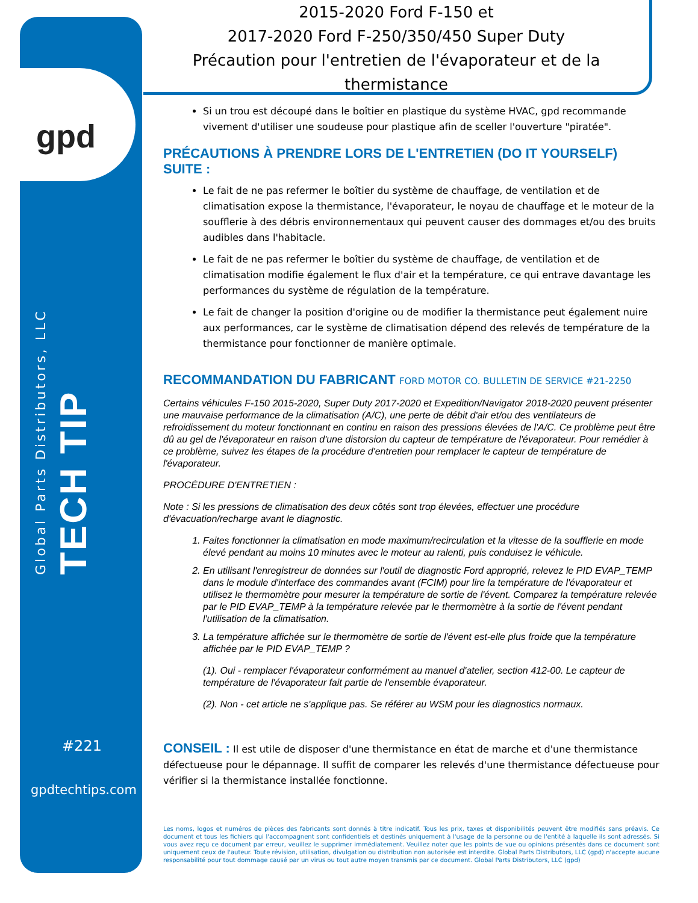gpd
Global Parts Distributors, LLC
TECH TIP
#221
gpdtechtips.com
2015-2020 Ford F-150 et
2017-2020 Ford F-250/350/450 Super Duty
Précaution pour l'entretien de l'évaporateur et de la thermistance
Si un trou est découpé dans le boîtier en plastique du système HVAC, gpd recommande vivement d'utiliser une soudeuse pour plastique afin de sceller l'ouverture "piratée".
PRÉCAUTIONS À PRENDRE LORS DE L'ENTRETIEN (DO IT YOURSELF) SUITE :
Le fait de ne pas refermer le boîtier du système de chauffage, de ventilation et de climatisation expose la thermistance, l'évaporateur, le noyau de chauffage et le moteur de la soufflerie à des débris environnementaux qui peuvent causer des dommages et/ou des bruits audibles dans l'habitacle.
Le fait de ne pas refermer le boîtier du système de chauffage, de ventilation et de climatisation modifie également le flux d'air et la température, ce qui entrave davantage les performances du système de régulation de la température.
Le fait de changer la position d'origine ou de modifier la thermistance peut également nuire aux performances, car le système de climatisation dépend des relevés de température de la thermistance pour fonctionner de manière optimale.
RECOMMANDATION DU FABRICANT FORD MOTOR CO. BULLETIN DE SERVICE #21-2250
Certains véhicules F-150 2015-2020, Super Duty 2017-2020 et Expedition/Navigator 2018-2020 peuvent présenter une mauvaise performance de la climatisation (A/C), une perte de débit d'air et/ou des ventilateurs de refroidissement du moteur fonctionnant en continu en raison des pressions élevées de l'A/C. Ce problème peut être dû au gel de l'évaporateur en raison d'une distorsion du capteur de température de l'évaporateur. Pour remédier à ce problème, suivez les étapes de la procédure d'entretien pour remplacer le capteur de température de l'évaporateur.
PROCÉDURE D'ENTRETIEN :
Note : Si les pressions de climatisation des deux côtés sont trop élevées, effectuer une procédure d'évacuation/recharge avant le diagnostic.
1. Faites fonctionner la climatisation en mode maximum/recirculation et la vitesse de la soufflerie en mode élevé pendant au moins 10 minutes avec le moteur au ralenti, puis conduisez le véhicule.
2. En utilisant l'enregistreur de données sur l'outil de diagnostic Ford approprié, relevez le PID EVAP_TEMP dans le module d'interface des commandes avant (FCIM) pour lire la température de l'évaporateur et utilisez le thermomètre pour mesurer la température de sortie de l'évent. Comparez la température relevée par le PID EVAP_TEMP à la température relevée par le thermomètre à la sortie de l'évent pendant l'utilisation de la climatisation.
3. La température affichée sur le thermomètre de sortie de l'évent est-elle plus froide que la température affichée par le PID EVAP_TEMP ?
(1). Oui - remplacer l'évaporateur conformément au manuel d'atelier, section 412-00. Le capteur de température de l'évaporateur fait partie de l'ensemble évaporateur.
(2). Non - cet article ne s'applique pas. Se référer au WSM pour les diagnostics normaux.
CONSEIL : Il est utile de disposer d'une thermistance en état de marche et d'une thermistance défectueuse pour le dépannage. Il suffit de comparer les relevés d'une thermistance défectueuse pour vérifier si la thermistance installée fonctionne.
Les noms, logos et numéros de pièces des fabricants sont donnés à titre indicatif. Tous les prix, taxes et disponibilités peuvent être modifiés sans préavis. Ce document et tous les fichiers qui l'accompagnent sont confidentiels et destinés uniquement à l'usage de la personne ou de l'entité à laquelle ils sont adressés. Si vous avez reçu ce document par erreur, veuillez le supprimer immédiatement. Veuillez noter que les points de vue ou opinions présentés dans ce document sont uniquement ceux de l'auteur. Toute révision, utilisation, divulgation ou distribution non autorisée est interdite. Global Parts Distributors, LLC (gpd) n'accepte aucune responsabilité pour tout dommage causé par un virus ou tout autre moyen transmis par ce document. Global Parts Distributors, LLC (gpd)